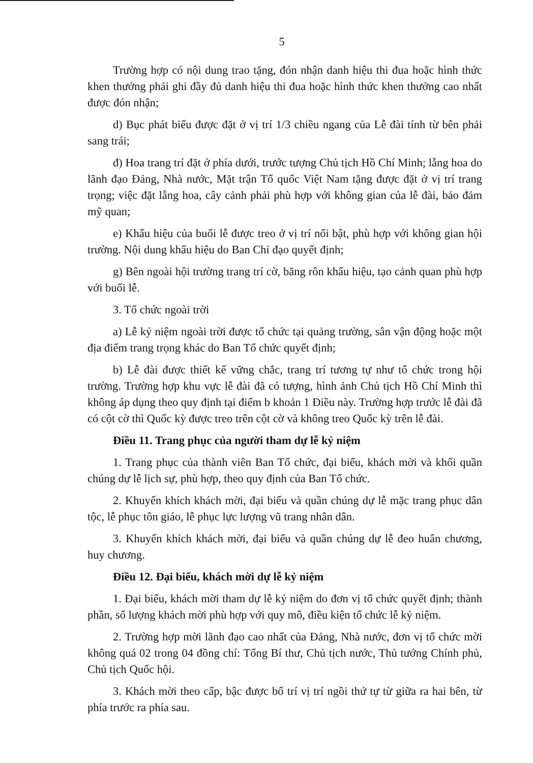5
Trường hợp có nội dung trao tặng, đón nhận danh hiệu thi đua hoặc hình thức khen thưởng phải ghi đầy đủ danh hiệu thi đua hoặc hình thức khen thưởng cao nhất được đón nhận;
d) Bục phát biểu được đặt ở vị trí 1/3 chiều ngang của Lễ đài tính từ bên phải sang trái;
đ) Hoa trang trí đặt ở phía dưới, trước tượng Chủ tịch Hồ Chí Minh; lẵng hoa do lãnh đạo Đảng, Nhà nước, Mặt trận Tổ quốc Việt Nam tặng được đặt ở vị trí trang trọng; việc đặt lẵng hoa, cây cảnh phải phù hợp với không gian của lễ đài, bảo đảm mỹ quan;
e) Khẩu hiệu của buổi lễ được treo ở vị trí nổi bật, phù hợp với không gian hội trường. Nội dung khẩu hiệu do Ban Chỉ đạo quyết định;
g) Bên ngoài hội trường trang trí cờ, băng rôn khẩu hiệu, tạo cảnh quan phù hợp với buổi lễ.
3. Tổ chức ngoài trời
a) Lễ kỷ niệm ngoài trời được tổ chức tại quảng trường, sân vận động hoặc một địa điểm trang trọng khác do Ban Tổ chức quyết định;
b) Lễ đài được thiết kế vững chắc, trang trí tương tự như tổ chức trong hội trường. Trường hợp khu vực lễ đài đã có tượng, hình ảnh Chủ tịch Hồ Chí Minh thì không áp dụng theo quy định tại điểm b khoản 1 Điều này. Trường hợp trước lễ đài đã có cột cờ thì Quốc kỳ được treo trên cột cờ và không treo Quốc kỳ trên lễ đài.
Điều 11. Trang phục của người tham dự lễ kỷ niệm
1. Trang phục của thành viên Ban Tổ chức, đại biểu, khách mời và khối quần chúng dự lễ lịch sự, phù hợp, theo quy định của Ban Tổ chức.
2. Khuyến khích khách mời, đại biểu và quần chúng dự lễ mặc trang phục dân tộc, lễ phục tôn giáo, lễ phục lực lượng vũ trang nhân dân.
3. Khuyến khích khách mời, đại biểu và quần chúng dự lễ đeo huân chương, huy chương.
Điều 12. Đại biểu, khách mời dự lễ kỷ niệm
1. Đại biểu, khách mời tham dự lễ kỷ niệm do đơn vị tổ chức quyết định; thành phần, số lượng khách mời phù hợp với quy mô, điều kiện tổ chức lễ kỷ niệm.
2. Trường hợp mời lãnh đạo cao nhất của Đảng, Nhà nước, đơn vị tổ chức mời không quá 02 trong 04 đồng chí: Tổng Bí thư, Chủ tịch nước, Thủ tướng Chính phủ, Chủ tịch Quốc hội.
3. Khách mời theo cấp, bậc được bố trí vị trí ngồi thứ tự từ giữa ra hai bên, từ phía trước ra phía sau.